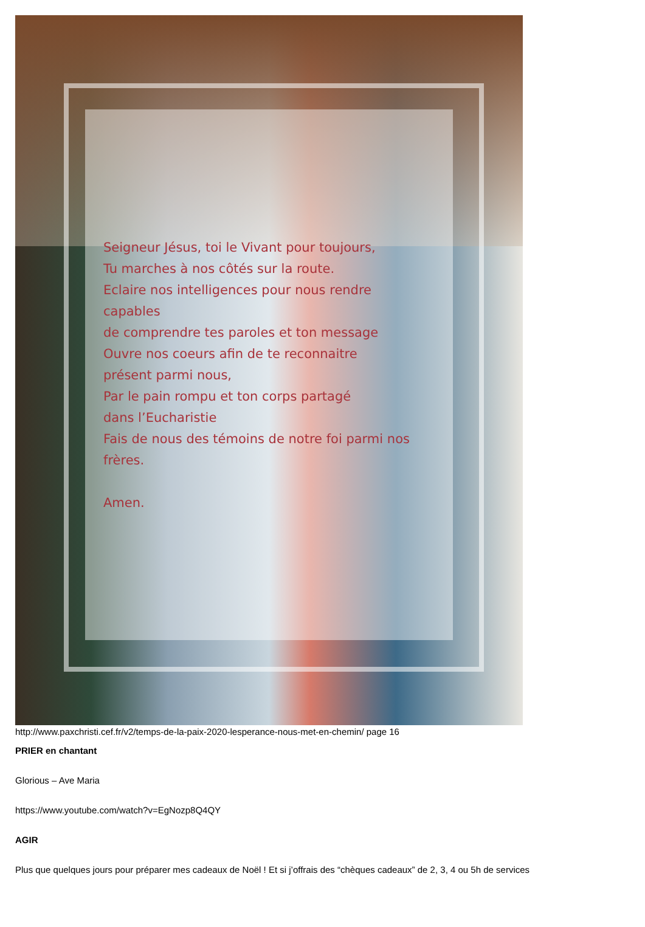Seigneur Jésus, toi le Vivant pour toujours,
Tu marches à nos côtés sur la route.
Eclaire nos intelligences pour nous rendre
capables
de comprendre tes paroles et ton message
Ouvre nos coeurs afin de te reconnaitre
présent parmi nous,
Par le pain rompu et ton corps partagé
dans l’Eucharistie
Fais de nous des témoins de notre foi parmi nos
frères.
Amen.
http://www.paxchristi.cef.fr/v2/temps-de-la-paix-2020-lesperance-nous-met-en-chemin/ page 16
PRIER en chantant
Glorious – Ave Maria
https://www.youtube.com/watch?v=EgNozp8Q4QY
AGIR
Plus que quelques jours pour préparer mes cadeaux de Noël ! Et si j’offrais des “chèques cadeaux” de 2, 3, 4 ou 5h de services